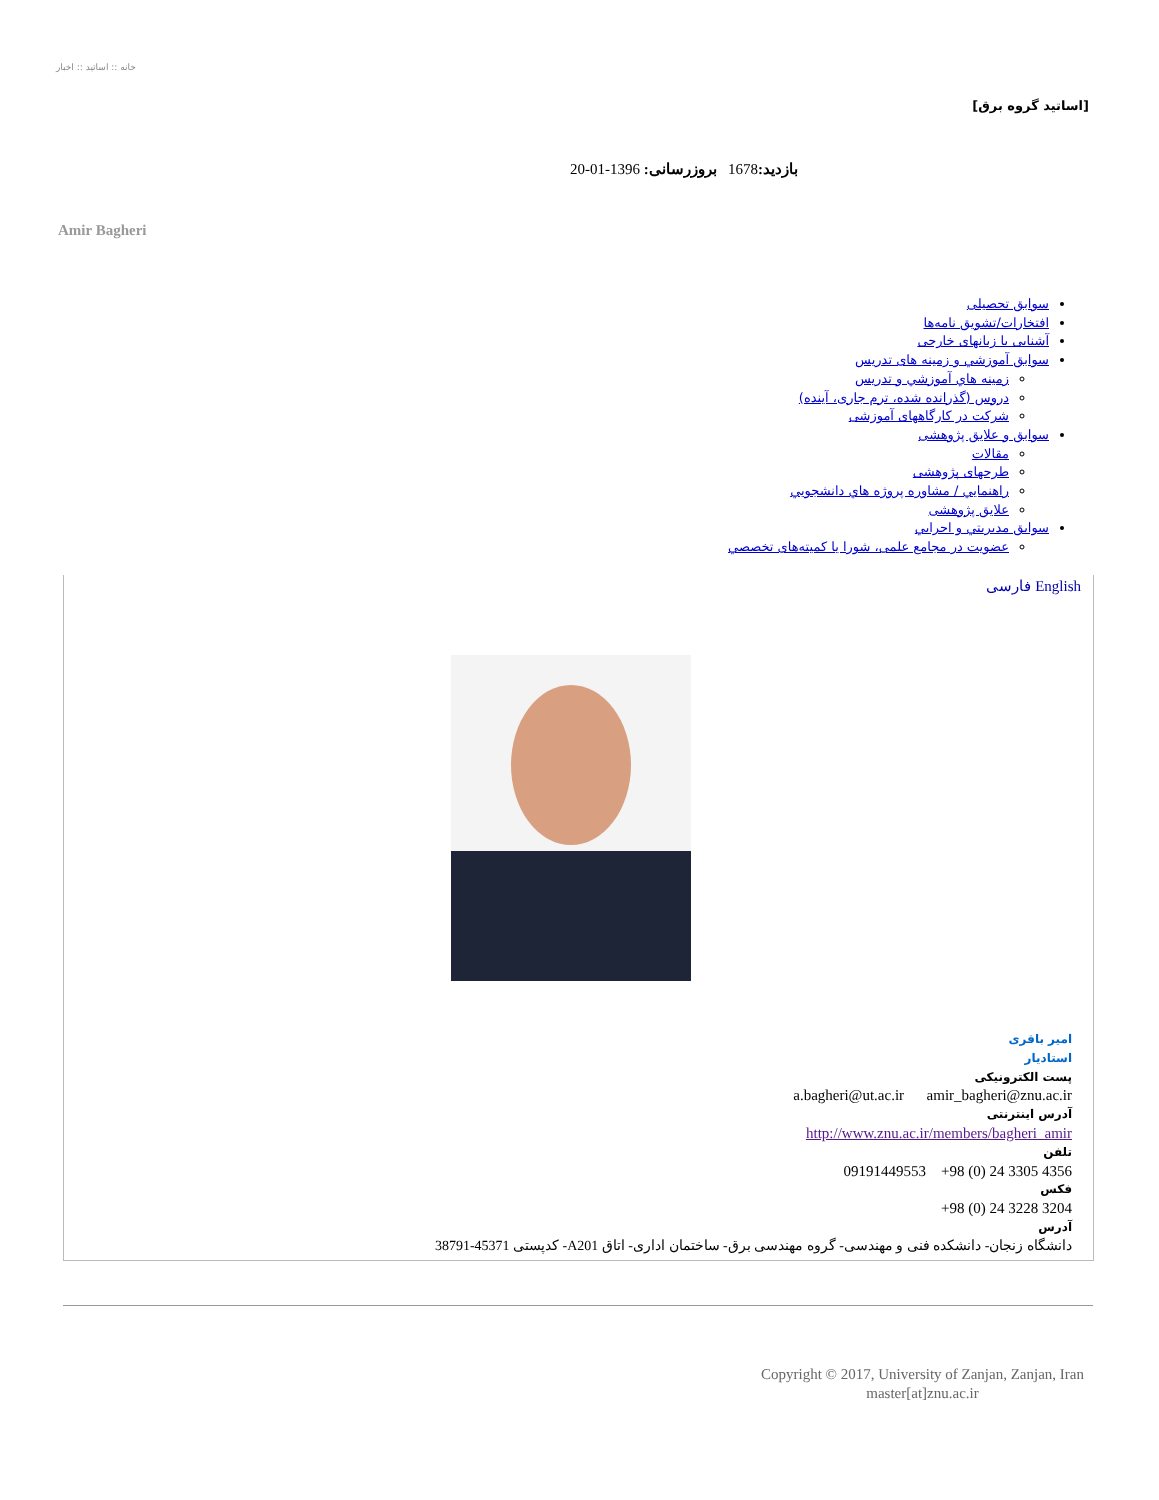خانه :: اساتید :: اخبار
[اساتید گروه برق]
بازدید: 1678 بروزرسانی: 1396-01-20
Amir Bagheri
سوابق تحصيلی
افتخارات/تشویق نامه‌ها
آشنایی با زبانهای خارجی
سوابق آموزشي و زمينه های تدريس
زمينه هاي آموزشي و تدريس
دروس (گذرانده شده، ترم جاری، آینده)
شرکت در کارگاههای آموزشی
سوابق و علایق پژوهشی
مقالات
طرحهای پژوهشی
راهنمايي / مشاوره پروژه هاي دانشجويي
علایق پژوهشی
سوابق مديريتي و اجرايي
عضویت در مجامع علمی، شورا یا کمیته‌های تخصصي
فارسی English
امیر باقری
استادیار
پست الکترونیکی
a.bagheri@ut.ac.ir amir_bagheri@znu.ac.ir
آدرس اینترنتی
http://www.znu.ac.ir/members/bagheri_amir
تلفن
+98 (0) 24 3305 4356 09191449553
فکس
+98 (0) 24 3228 3204
آدرس
دانشگاه زنجان- دانشکده فنی و مهندسی- گروه مهندسی برق- ساختمان اداری- اتاق A201- کدپستی 45371-38791
Copyright © 2017, University of Zanjan, Zanjan, Iran
master[at]znu.ac.ir